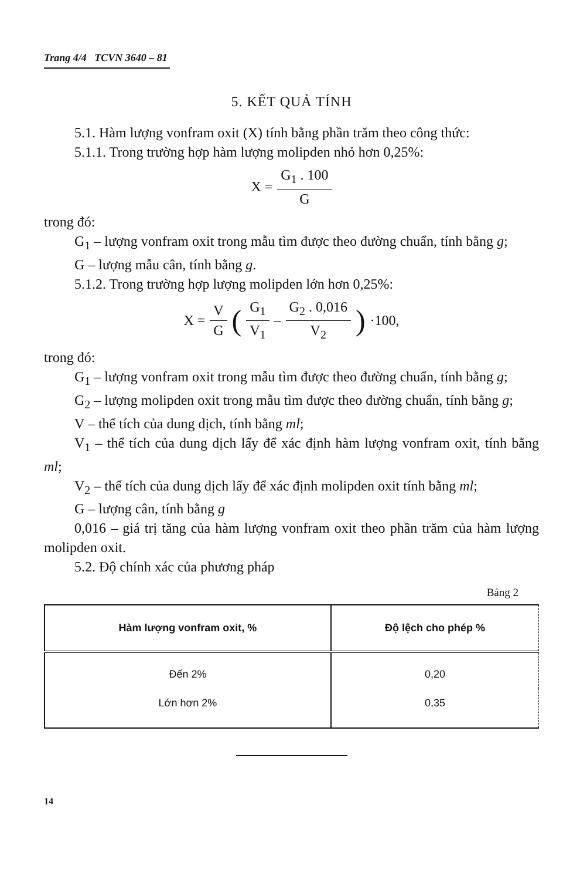Trang 4/4 TCVN 3640 – 81
5. KẾT QUẢ TÍNH
5.1. Hàm lượng vonfram oxit (X) tính bằng phần trăm theo công thức:
5.1.1. Trong trường hợp hàm lượng molipden nhỏ hơn 0,25%:
X = G<sub>1</sub> . 100 G
trong đó:
G<sub>1</sub> – lượng vonfram oxit trong mẫu tìm được theo đường chuẩn, tính bằng g;
G – lượng mẫu cân, tính bằng g.
5.1.2. Trong trường hợp lượng molipden lớn hơn 0,25%:
X = V G (G<sub>1</sub> V<sub>1</sub> – G<sub>2</sub> . 0,016 V<sub>2</sub>) ·100,
trong đó:
G<sub>1</sub> – lượng vonfram oxit trong mẫu tìm được theo đường chuẩn, tính bằng g;
G<sub>2</sub> – lượng molipden oxit trong mẫu tìm được theo đường chuẩn, tính bằng g;
V – thể tích của dung dịch, tính bằng ml;
V<sub>1</sub> – thể tích của dung dịch lấy để xác định hàm lượng vonfram oxit, tính bằng ml;
V<sub>2</sub> – thể tích của dung dịch lấy để xác định molipden oxit tính bằng ml;
G – lượng cân, tính bằng g
0,016 – giá trị tăng của hàm lượng vonfram oxit theo phần trăm của hàm lượng molipden oxit.
5.2. Độ chính xác của phương pháp
Bảng 2
| Hàm lượng vonfram oxit, % | Độ lệch cho phép % |
| --- | --- |
| Đến 2% | 0,20 |
| Lớn hơn 2% | 0,35 |
14